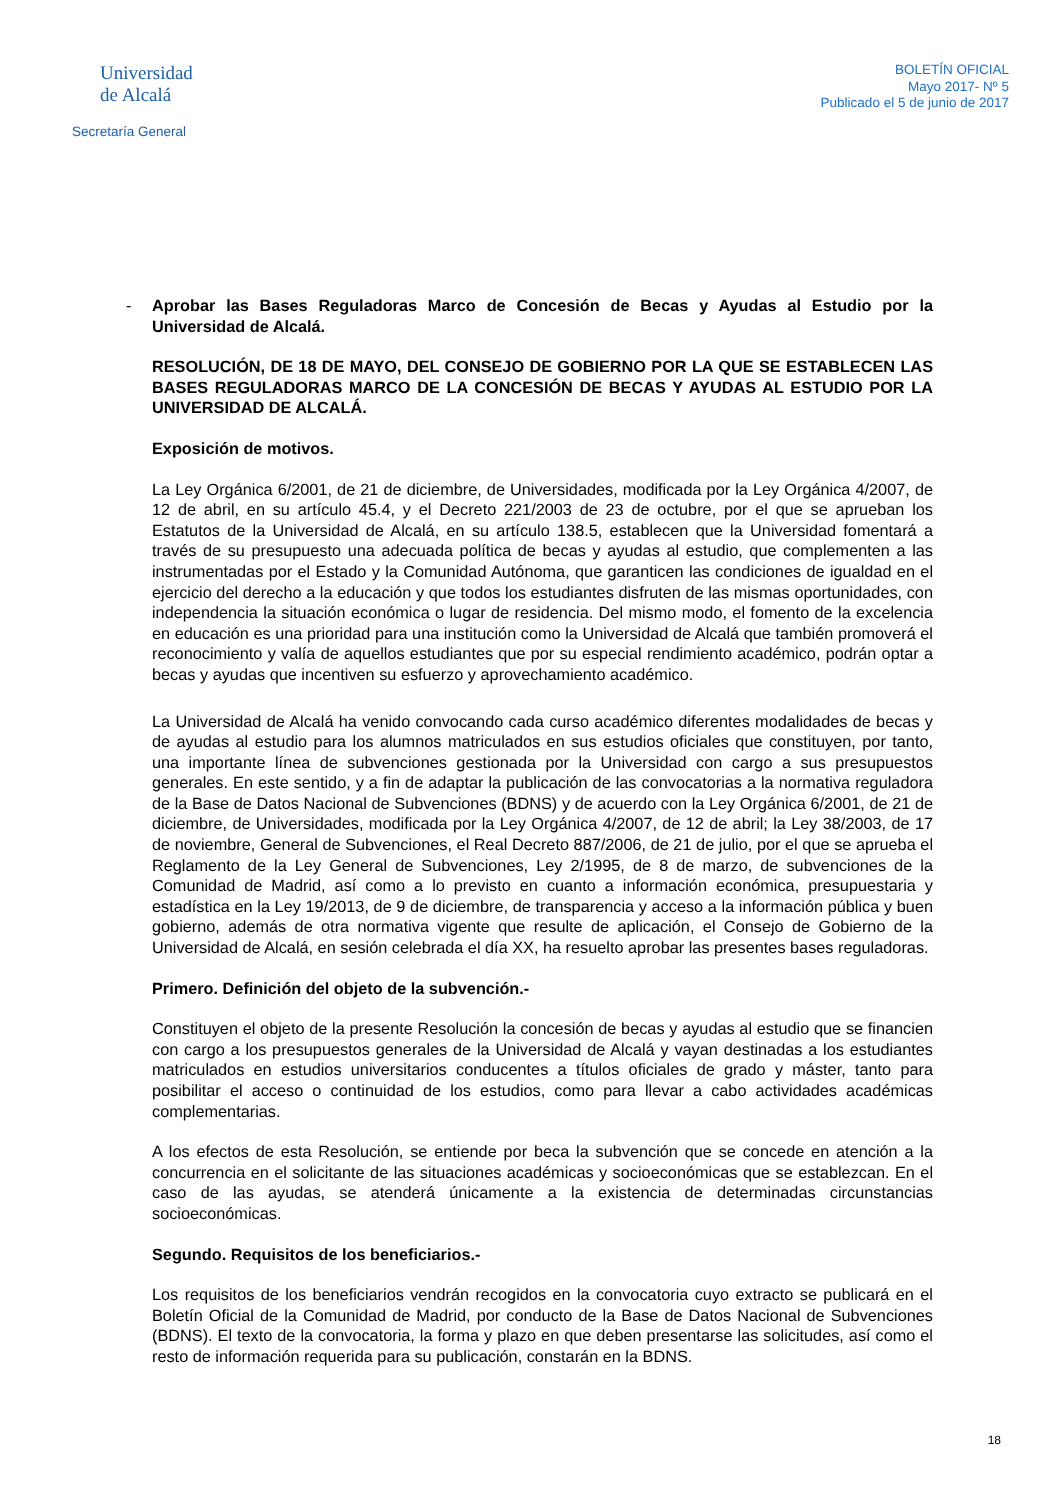Universidad
de Alcalá
Secretaría General
BOLETÍN OFICIAL
Mayo 2017- Nº 5
Publicado el 5 de junio de 2017
- Aprobar las Bases Reguladoras Marco de Concesión de Becas y Ayudas al Estudio por la Universidad de Alcalá.
RESOLUCIÓN, DE 18 DE MAYO, DEL CONSEJO DE GOBIERNO POR LA QUE SE ESTABLECEN LAS BASES REGULADORAS MARCO DE LA CONCESIÓN DE BECAS Y AYUDAS AL ESTUDIO POR LA UNIVERSIDAD DE ALCALÁ.
Exposición de motivos.
La Ley Orgánica 6/2001, de 21 de diciembre, de Universidades, modificada por la Ley Orgánica 4/2007, de 12 de abril, en su artículo 45.4, y el Decreto 221/2003 de 23 de octubre, por el que se aprueban los Estatutos de la Universidad de Alcalá, en su artículo 138.5, establecen que la Universidad fomentará a través de su presupuesto una adecuada política de becas y ayudas al estudio, que complementen a las instrumentadas por el Estado y la Comunidad Autónoma, que garanticen las condiciones de igualdad en el ejercicio del derecho a la educación y que todos los estudiantes disfruten de las mismas oportunidades, con independencia la situación económica o lugar de residencia. Del mismo modo, el fomento de la excelencia en educación es una prioridad para una institución como la Universidad de Alcalá que también promoverá el reconocimiento y valía de aquellos estudiantes que por su especial rendimiento académico, podrán optar a becas y ayudas que incentiven su esfuerzo y aprovechamiento académico.
La Universidad de Alcalá ha venido convocando cada curso académico diferentes modalidades de becas y de ayudas al estudio para los alumnos matriculados en sus estudios oficiales que constituyen, por tanto, una importante línea de subvenciones gestionada por la Universidad con cargo a sus presupuestos generales. En este sentido, y a fin de adaptar la publicación de las convocatorias a la normativa reguladora de la Base de Datos Nacional de Subvenciones (BDNS) y de acuerdo con la Ley Orgánica 6/2001, de 21 de diciembre, de Universidades, modificada por la Ley Orgánica 4/2007, de 12 de abril; la Ley 38/2003, de 17 de noviembre, General de Subvenciones, el Real Decreto 887/2006, de 21 de julio, por el que se aprueba el Reglamento de la Ley General de Subvenciones, Ley 2/1995, de 8 de marzo, de subvenciones de la Comunidad de Madrid, así como a lo previsto en cuanto a información económica, presupuestaria y estadística en la Ley 19/2013, de 9 de diciembre, de transparencia y acceso a la información pública y buen gobierno, además de otra normativa vigente que resulte de aplicación, el Consejo de Gobierno de la Universidad de Alcalá, en sesión celebrada el día XX, ha resuelto aprobar las presentes bases reguladoras.
Primero. Definición del objeto de la subvención.-
Constituyen el objeto de la presente Resolución la concesión de becas y ayudas al estudio que se financien con cargo a los presupuestos generales de la Universidad de Alcalá y vayan destinadas a los estudiantes matriculados en estudios universitarios conducentes a títulos oficiales de grado y máster, tanto para posibilitar el acceso o continuidad de los estudios, como para llevar a cabo actividades académicas complementarias.
A los efectos de esta Resolución, se entiende por beca la subvención que se concede en atención a la concurrencia en el solicitante de las situaciones académicas y socioeconómicas que se establezcan. En el caso de las ayudas, se atenderá únicamente a la existencia de determinadas circunstancias socioeconómicas.
Segundo. Requisitos de los beneficiarios.-
Los requisitos de los beneficiarios vendrán recogidos en la convocatoria cuyo extracto se publicará en el Boletín Oficial de la Comunidad de Madrid, por conducto de la Base de Datos Nacional de Subvenciones (BDNS). El texto de la convocatoria, la forma y plazo en que deben presentarse las solicitudes, así como el resto de información requerida para su publicación, constarán en la BDNS.
18